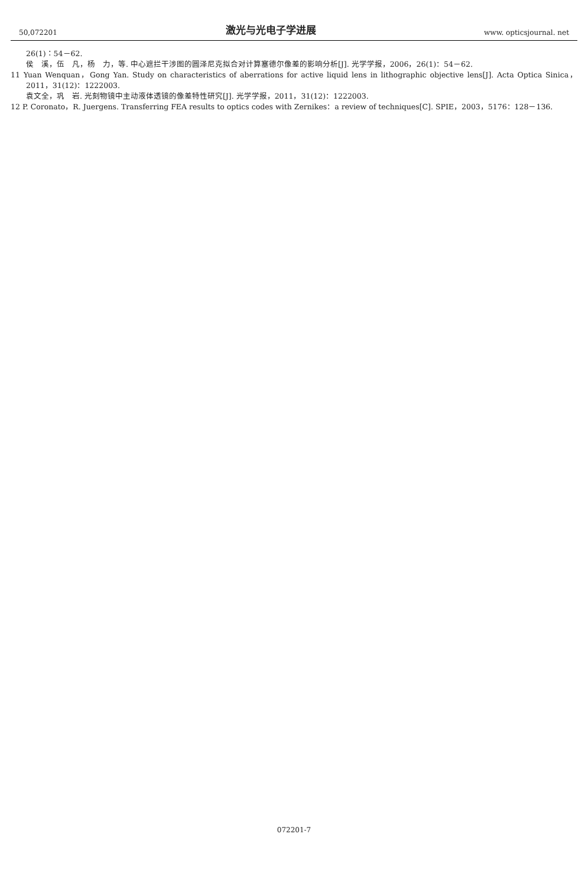50,072201 激光与光电子学进展 www. opticsjournal. net
26(1)：54－62.
侯　溪，伍　凡，杨　力，等. 中心遮拦干涉图的圆泽尼克拟合对计算塞德尔像差的影响分析[J]. 光学学报，2006，26(1)：54－62.
11 Yuan Wenquan，Gong Yan. Study on characteristics of aberrations for active liquid lens in lithographic objective lens[J]. Acta Optica Sinica，2011，31(12)：1222003.
袁文全，巩　岩. 光刻物镜中主动液体透镜的像差特性研究[J]. 光学学报，2011，31(12)：1222003.
12 P. Coronato，R. Juergens. Transferring FEA results to optics codes with Zernikes：a review of techniques[C]. SPIE，2003，5176：128－136.
072201-7